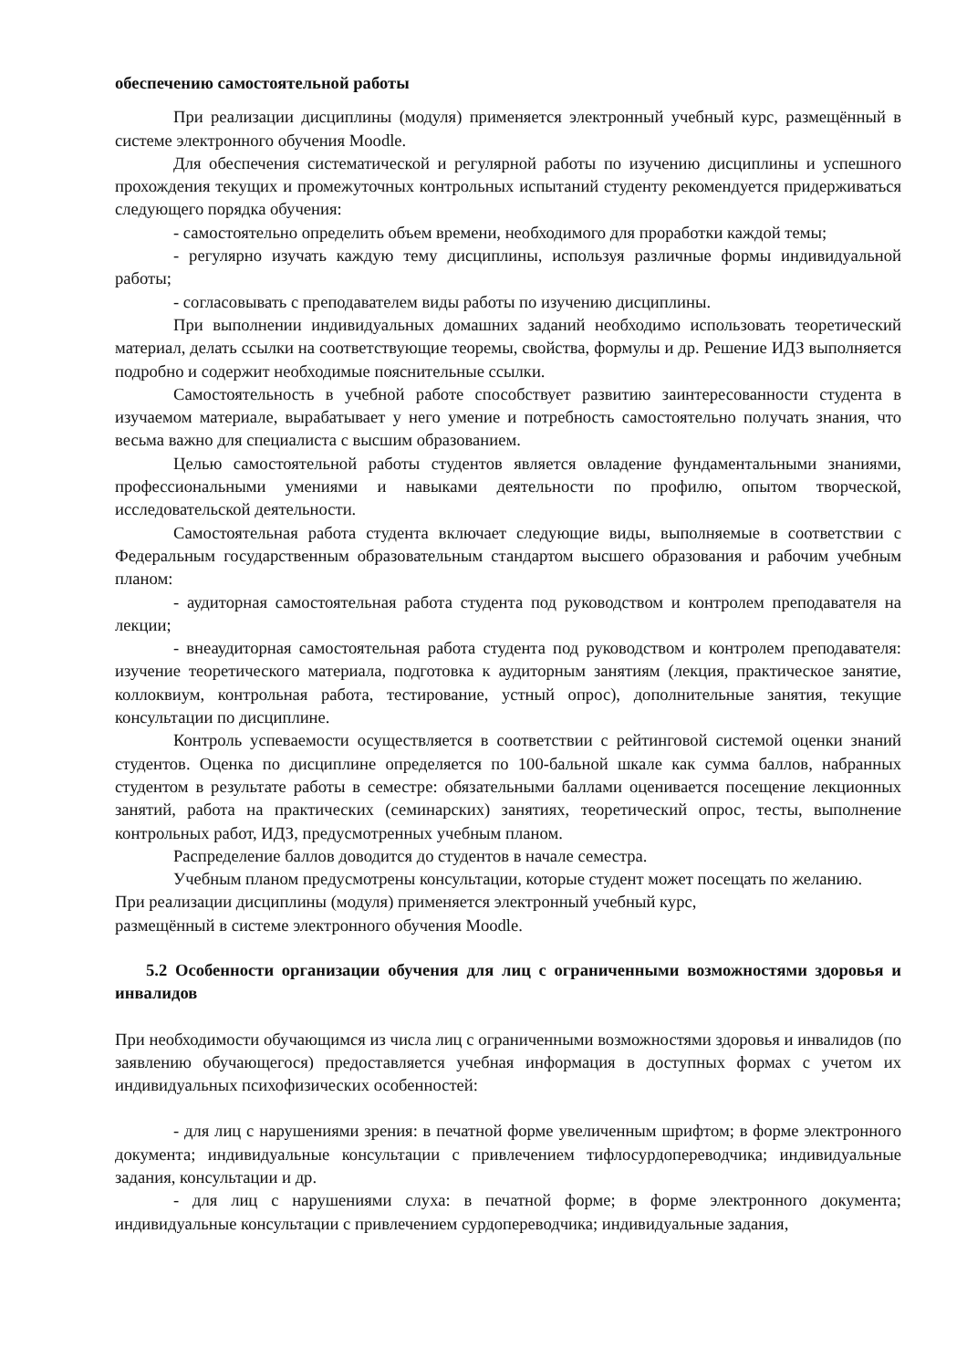обеспечению самостоятельной работы
При реализации дисциплины (модуля) применяется электронный учебный курс, размещённый в системе электронного обучения Moodle.
Для обеспечения систематической и регулярной работы по изучению дисциплины и успешного прохождения текущих и промежуточных контрольных испытаний студенту рекомендуется придерживаться следующего порядка обучения:
- самостоятельно определить объем времени, необходимого для проработки каждой темы;
- регулярно изучать каждую тему дисциплины, используя различные формы индивидуальной работы;
- согласовывать с преподавателем виды работы по изучению дисциплины.
При выполнении индивидуальных домашних заданий необходимо использовать теоретический материал, делать ссылки на соответствующие теоремы, свойства, формулы и др. Решение ИДЗ выполняется подробно и содержит необходимые пояснительные ссылки.
Самостоятельность в учебной работе способствует развитию заинтересованности студента в изучаемом материале, вырабатывает у него умение и потребность самостоятельно получать знания, что весьма важно для специалиста с высшим образованием.
Целью самостоятельной работы студентов является овладение фундаментальными знаниями, профессиональными умениями и навыками деятельности по профилю, опытом творческой, исследовательской деятельности.
Самостоятельная работа студента включает следующие виды, выполняемые в соответствии с Федеральным государственным образовательным стандартом высшего образования и рабочим учебным планом:
- аудиторная самостоятельная работа студента под руководством и контролем преподавателя на лекции;
- внеаудиторная самостоятельная работа студента под руководством и контролем преподавателя: изучение теоретического материала, подготовка к аудиторным занятиям (лекция, практическое занятие, коллоквиум, контрольная работа, тестирование, устный опрос), дополнительные занятия, текущие консультации по дисциплине.
Контроль успеваемости осуществляется в соответствии с рейтинговой системой оценки знаний студентов. Оценка по дисциплине определяется по 100-бальной шкале как сумма баллов, набранных студентом в результате работы в семестре: обязательными баллами оценивается посещение лекционных занятий, работа на практических (семинарских) занятиях, теоретический опрос, тесты, выполнение контрольных работ, ИДЗ, предусмотренных учебным планом.
Распределение баллов доводится до студентов в начале семестра.
Учебным планом предусмотрены консультации, которые студент может посещать по желанию.
При реализации дисциплины (модуля) применяется электронный учебный курс,
размещённый в системе электронного обучения Moodle.
5.2 Особенности организации обучения для лиц с ограниченными возможностями здоровья и инвалидов
При необходимости обучающимся из числа лиц с ограниченными возможностями здоровья и инвалидов (по заявлению обучающегося) предоставляется учебная информация в доступных формах с учетом их индивидуальных психофизических особенностей:
- для лиц с нарушениями зрения: в печатной форме увеличенным шрифтом; в форме электронного документа; индивидуальные консультации с привлечением тифлосурдопереводчика; индивидуальные задания, консультации и др.
- для лиц с нарушениями слуха: в печатной форме; в форме электронного документа; индивидуальные консультации с привлечением сурдопереводчика; индивидуальные задания,